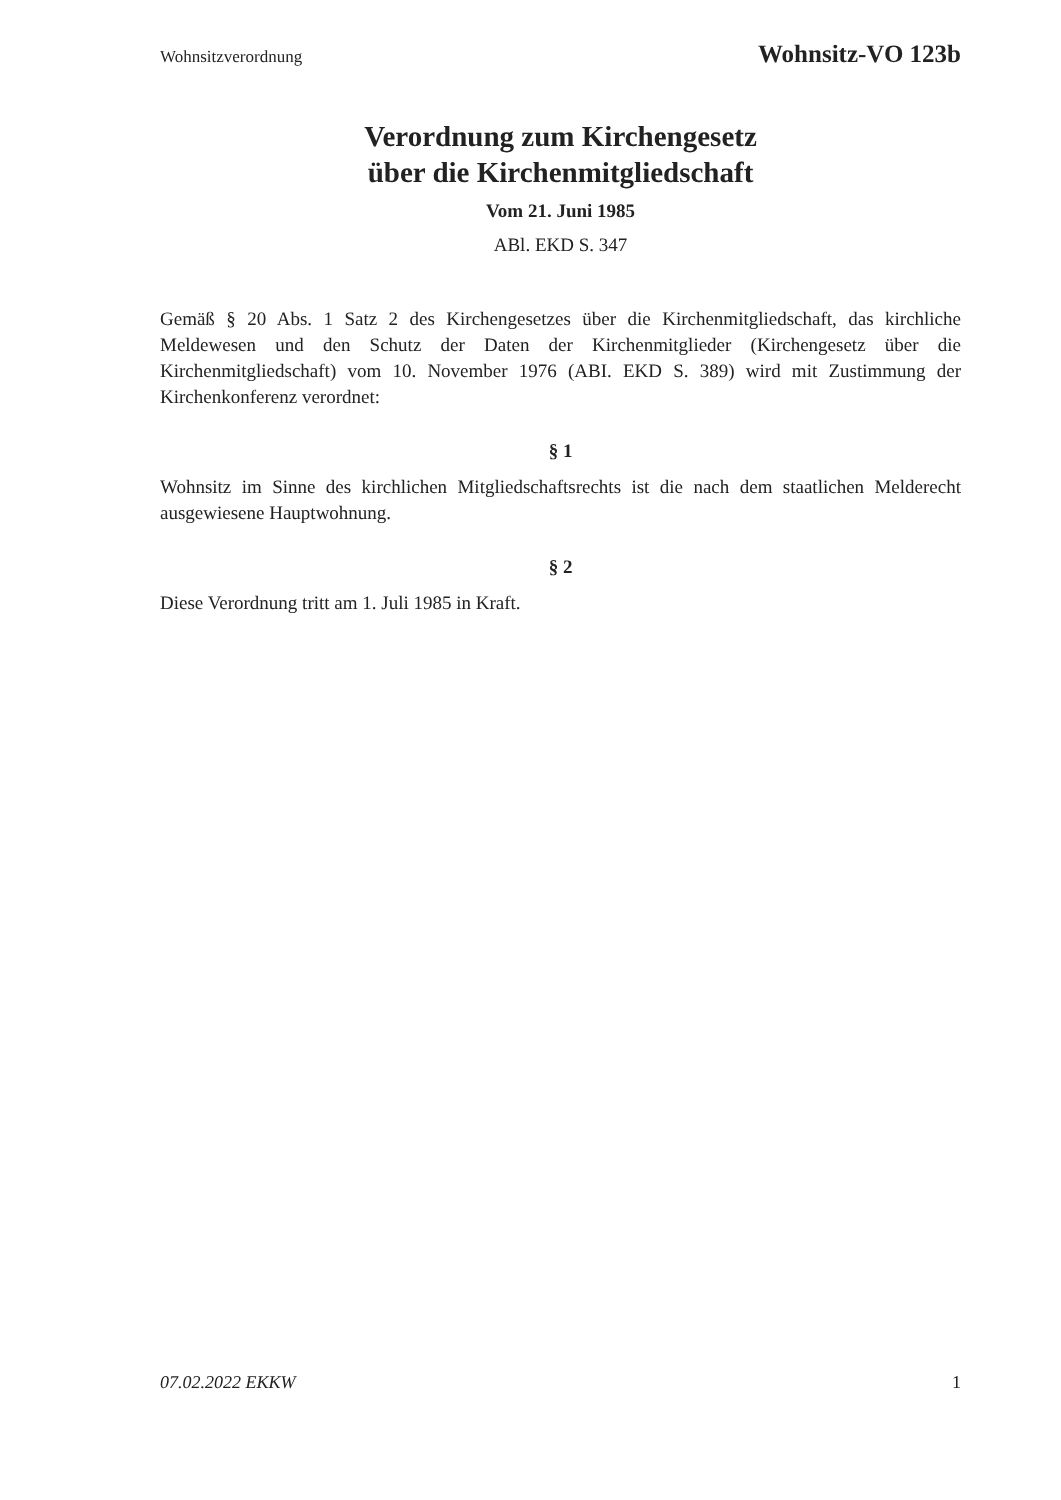Wohnsitzverordnung Wohnsitz-VO 123b
Verordnung zum Kirchengesetz
über die Kirchenmitgliedschaft
Vom 21. Juni 1985
ABl. EKD S. 347
Gemäß § 20 Abs. 1 Satz 2 des Kirchengesetzes über die Kirchenmitgliedschaft, das kirchliche Meldewesen und den Schutz der Daten der Kirchenmitglieder (Kirchengesetz über die Kirchenmitgliedschaft) vom 10. November 1976 (ABI. EKD S. 389) wird mit Zustimmung der Kirchenkonferenz verordnet:
§ 1
Wohnsitz im Sinne des kirchlichen Mitgliedschaftsrechts ist die nach dem staatlichen Melderecht ausgewiesene Hauptwohnung.
§ 2
Diese Verordnung tritt am 1. Juli 1985 in Kraft.
07.02.2022 EKKW 1